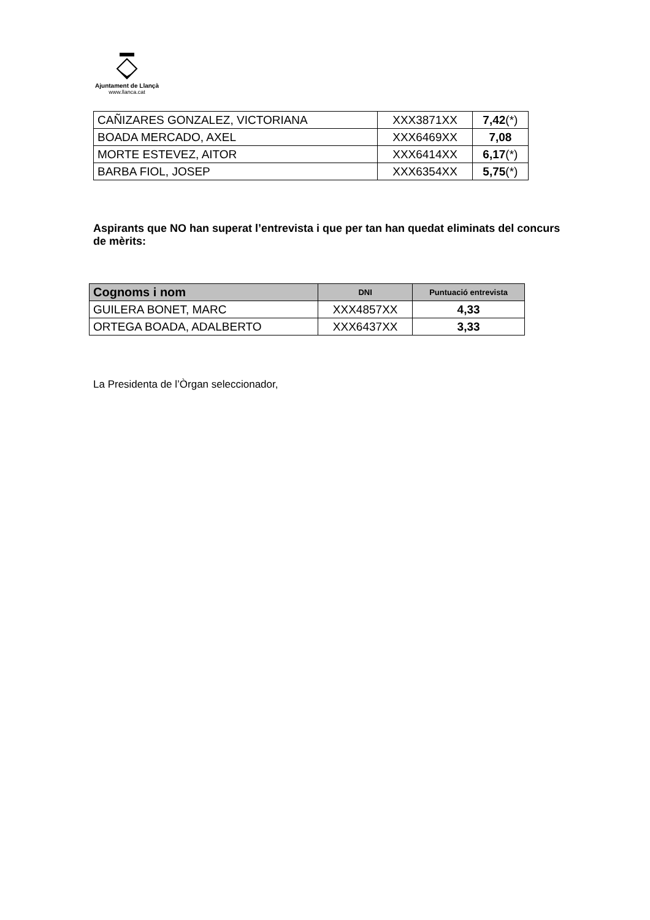Ajuntament de Llançà
www.llanca.cat
| CAÑIZARES GONZALEZ, VICTORIANA | XXX3871XX | 7,42 (*) |
| BOADA MERCADO, AXEL | XXX6469XX | 7,08 |
| MORTE ESTEVEZ, AITOR | XXX6414XX | 6,17 (*) |
| BARBA FIOL, JOSEP | XXX6354XX | 5,75 (*) |
Aspirants que NO han superat l’entrevista i que per tan han quedat eliminats del concurs de mèrits:
| Cognoms i nom | DNI | Puntuació entrevista |
| --- | --- | --- |
| GUILERA BONET, MARC | XXX4857XX | 4,33 |
| ORTEGA BOADA, ADALBERTO | XXX6437XX | 3,33 |
La Presidenta de l’Òrgan seleccionador,